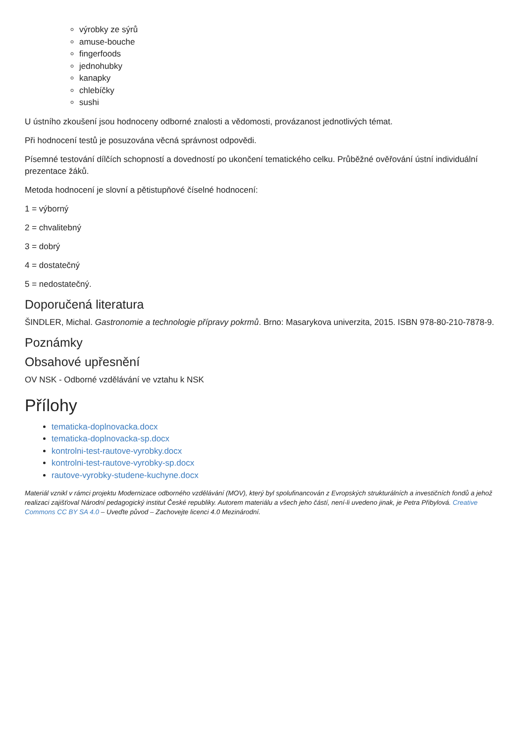výrobky ze sýrů
amuse-bouche
fingerfoods
jednohubky
kanapky
chlebíčky
sushi
U ústního zkoušení jsou hodnoceny odborné znalosti a vědomosti, provázanost jednotlivých témat.
Při hodnocení testů je posuzována věcná správnost odpovědi.
Písemné testování dílčích schopností a dovedností po ukončení tematického celku. Průběžné ověřování ústní individuální prezentace žáků.
Metoda hodnocení je slovní a pětistupňové číselné hodnocení:
1 = výborný
2 = chvalitebný
3 = dobrý
4 = dostatečný
5 = nedostatečný.
Doporučená literatura
ŠINDLER, Michal. Gastronomie a technologie přípravy pokrmů. Brno: Masarykova univerzita, 2015. ISBN 978-80-210-7878-9.
Poznámky
Obsahové upřesnění
OV NSK - Odborné vzdělávání ve vztahu k NSK
Přílohy
tematicka-doplnovacka.docx
tematicka-doplnovacka-sp.docx
kontrolni-test-rautove-vyrobky.docx
kontrolni-test-rautove-vyrobky-sp.docx
rautove-vyrobky-studene-kuchyne.docx
Materiál vznikl v rámci projektu Modernizace odborného vzdělávání (MOV), který byl spolufinancován z Evropských strukturálních a investičních fondů a jehož realizaci zajišťoval Národní pedagogický institut České republiky. Autorem materiálu a všech jeho částí, není-li uvedeno jinak, je Petra Přibylová. Creative Commons CC BY SA 4.0 – Uveďte původ – Zachovejte licenci 4.0 Mezinárodní.